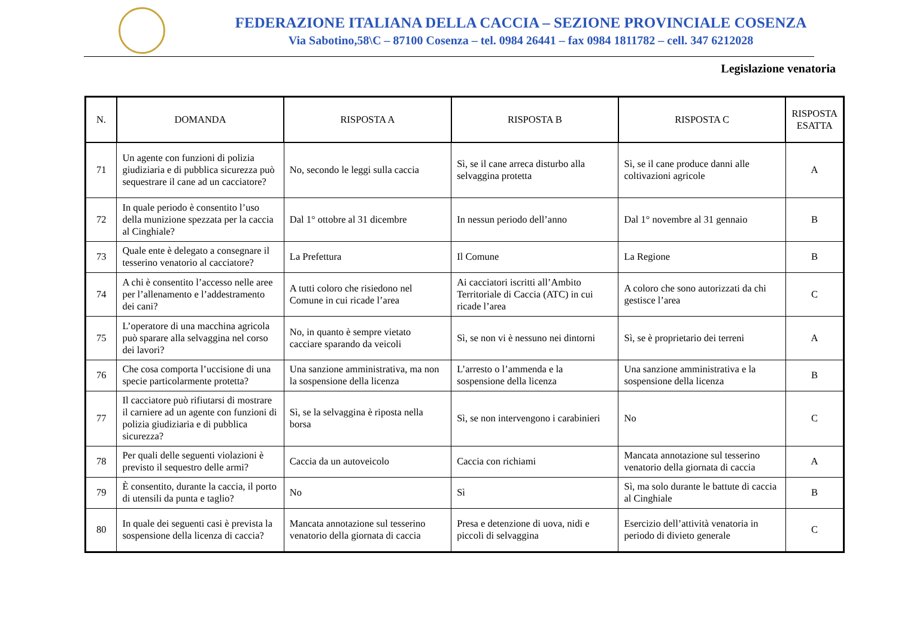FEDERAZIONE ITALIANA DELLA CACCIA – SEZIONE PROVINCIALE COSENZA
Via Sabotino,58\C – 87100 Cosenza – tel. 0984 26441 – fax 0984 1811782 – cell. 347 6212028
Legislazione venatoria
| N. | DOMANDA | RISPOSTA A | RISPOSTA B | RISPOSTA C | RISPOSTA ESATTA |
| --- | --- | --- | --- | --- | --- |
| 71 | Un agente con funzioni di polizia giudiziaria e di pubblica sicurezza può sequestrare il cane ad un cacciatore? | No, secondo le leggi sulla caccia | Sì, se il cane arreca disturbo alla selvaggina protetta | Sì, se il cane produce danni alle coltivazioni agricole | A |
| 72 | In quale periodo è consentito l’uso della munizione spezzata per la caccia al Cinghiale? | Dal 1° ottobre al 31 dicembre | In nessun periodo dell’anno | Dal 1° novembre al 31 gennaio | B |
| 73 | Quale ente è delegato a consegnare il tesserino venatorio al cacciatore? | La Prefettura | Il Comune | La Regione | B |
| 74 | A chi è consentito l’accesso nelle aree per l’allenamento e l’addestramento dei cani? | A tutti coloro che risiedono nel Comune in cui ricade l’area | Ai cacciatori iscritti all’Ambito Territoriale di Caccia (ATC) in cui ricade l’area | A coloro che sono autorizzati da chi gestisce l’area | C |
| 75 | L’operatore di una macchina agricola può sparare alla selvaggina nel corso dei lavori? | No, in quanto è sempre vietato cacciare sparando da veicoli | Sì, se non vi è nessuno nei dintorni | Sì, se è proprietario dei terreni | A |
| 76 | Che cosa comporta l’uccisione di una specie particolarmente protetta? | Una sanzione amministrativa, ma non la sospensione della licenza | L’arresto o l’ammenda e la sospensione della licenza | Una sanzione amministrativa e la sospensione della licenza | B |
| 77 | Il cacciatore può rifiutarsi di mostrare il carniere ad un agente con funzioni di polizia giudiziaria e di pubblica sicurezza? | Sì, se la selvaggina è riposta nella borsa | Sì, se non intervengono i carabinieri | No | C |
| 78 | Per quali delle seguenti violazioni è previsto il sequestro delle armi? | Caccia da un autoveicolo | Caccia con richiami | Mancata annotazione sul tesserino venatorio della giornata di caccia | A |
| 79 | È consentito, durante la caccia, il porto di utensili da punta e taglio? | No | Sì | Sì, ma solo durante le battute di caccia al Cinghiale | B |
| 80 | In quale dei seguenti casi è prevista la sospensione della licenza di caccia? | Mancata annotazione sul tesserino venatorio della giornata di caccia | Presa e detenzione di uova, nidi e piccoli di selvaggina | Esercizio dell’attività venatoria in periodo di divieto generale | C |